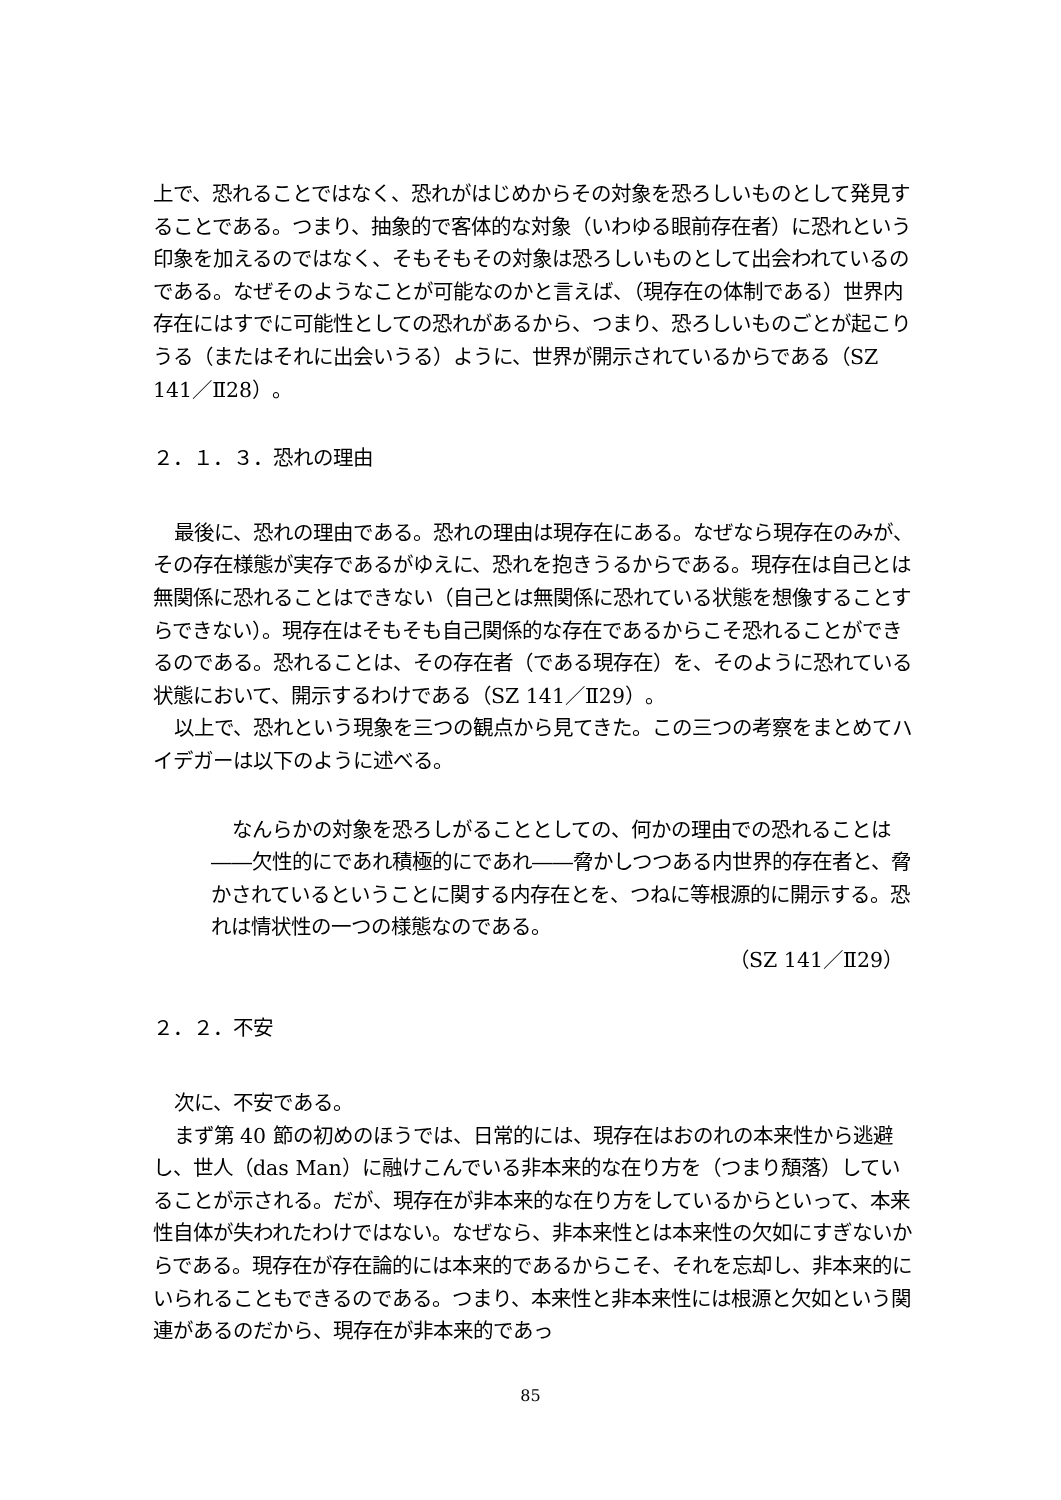上で、恐れることではなく、恐れがはじめからその対象を恐ろしいものとして発見することである。つまり、抽象的で客体的な対象（いわゆる眼前存在者）に恐れという印象を加えるのではなく、そもそもその対象は恐ろしいものとして出会われているのである。なぜそのようなことが可能なのかと言えば、（現存在の体制である）世界内存在にはすでに可能性としての恐れがあるから、つまり、恐ろしいものごとが起こりうる（またはそれに出会いうる）ように、世界が開示されているからである（SZ 141／Ⅱ28）。
２．１．３．恐れの理由
最後に、恐れの理由である。恐れの理由は現存在にある。なぜなら現存在のみが、その存在様態が実存であるがゆえに、恐れを抱きうるからである。現存在は自己とは無関係に恐れることはできない（自己とは無関係に恐れている状態を想像することすらできない）。現存在はそもそも自己関係的な存在であるからこそ恐れることができるのである。恐れることは、その存在者（である現存在）を、そのように恐れている状態において、開示するわけである（SZ 141／Ⅱ29）。
以上で、恐れという現象を三つの観点から見てきた。この三つの考察をまとめてハイデガーは以下のように述べる。
なんらかの対象を恐ろしがることとしての、何かの理由での恐れることは――欠性的にであれ積極的にであれ――脅かしつつある内世界的存在者と、脅かされているということに関する内存在とを、つねに等根源的に開示する。恐れは情状性の一つの様態なのである。
（SZ 141／Ⅱ29）
２．２．不安
次に、不安である。
まず第 40 節の初めのほうでは、日常的には、現存在はおのれの本来性から逃避し、世人（das Man）に融けこんでいる非本来的な在り方を（つまり頽落）していることが示される。だが、現存在が非本来的な在り方をしているからといって、本来性自体が失われたわけではない。なぜなら、非本来性とは本来性の欠如にすぎないからである。現存在が存在論的には本来的であるからこそ、それを忘却し、非本来的にいられることもできるのである。つまり、本来性と非本来性には根源と欠如という関連があるのだから、現存在が非本来的であっ
85